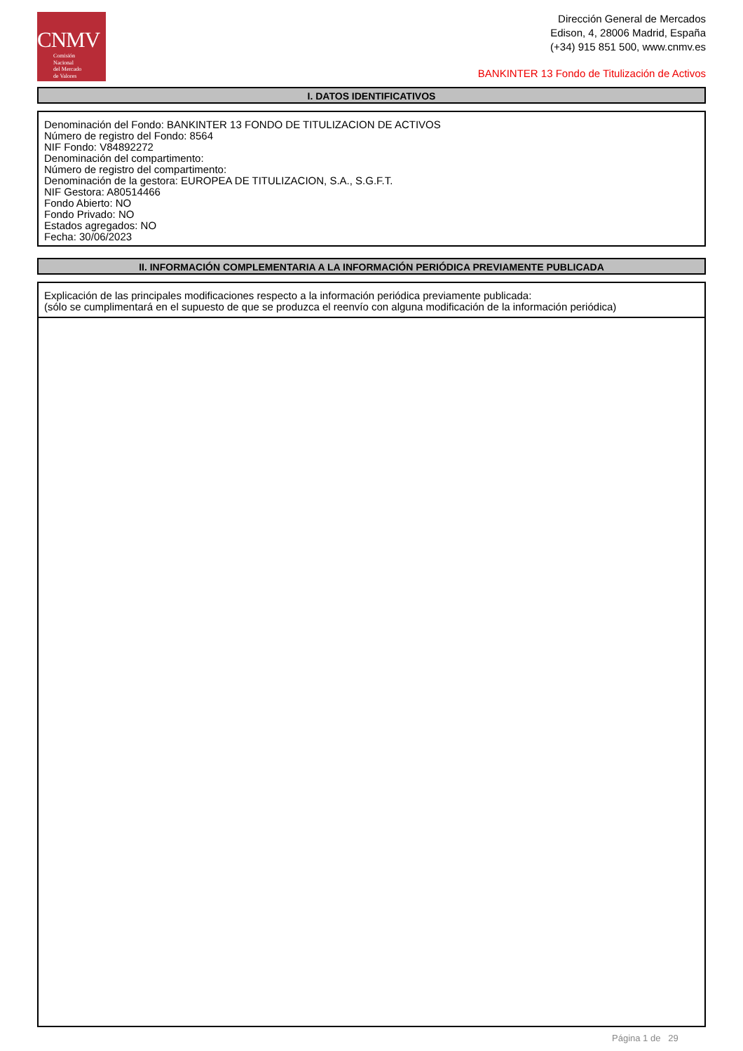CNMV
Comisión
Nacional
del Mercado
de Valores
Dirección General de Mercados
Edison, 4, 28006 Madrid, España
(+34) 915 851 500, www.cnmv.es
BANKINTER 13 Fondo de Titulización de Activos
I. DATOS IDENTIFICATIVOS
Denominación del Fondo: BANKINTER 13 FONDO DE TITULIZACION DE ACTIVOS
Número de registro del Fondo: 8564
NIF Fondo: V84892272
Denominación del compartimento:
Número de registro del compartimento:
Denominación de la gestora: EUROPEA DE TITULIZACION, S.A., S.G.F.T.
NIF Gestora: A80514466
Fondo Abierto: NO
Fondo Privado: NO
Estados agregados: NO
Fecha: 30/06/2023
II. INFORMACIÓN COMPLEMENTARIA A LA INFORMACIÓN PERIÓDICA PREVIAMENTE PUBLICADA
Explicación de las principales modificaciones respecto a la información periódica previamente publicada:
(sólo se cumplimentará en el supuesto de que se produzca el reenvío con alguna modificación de la información periódica)
Página 1 de 29